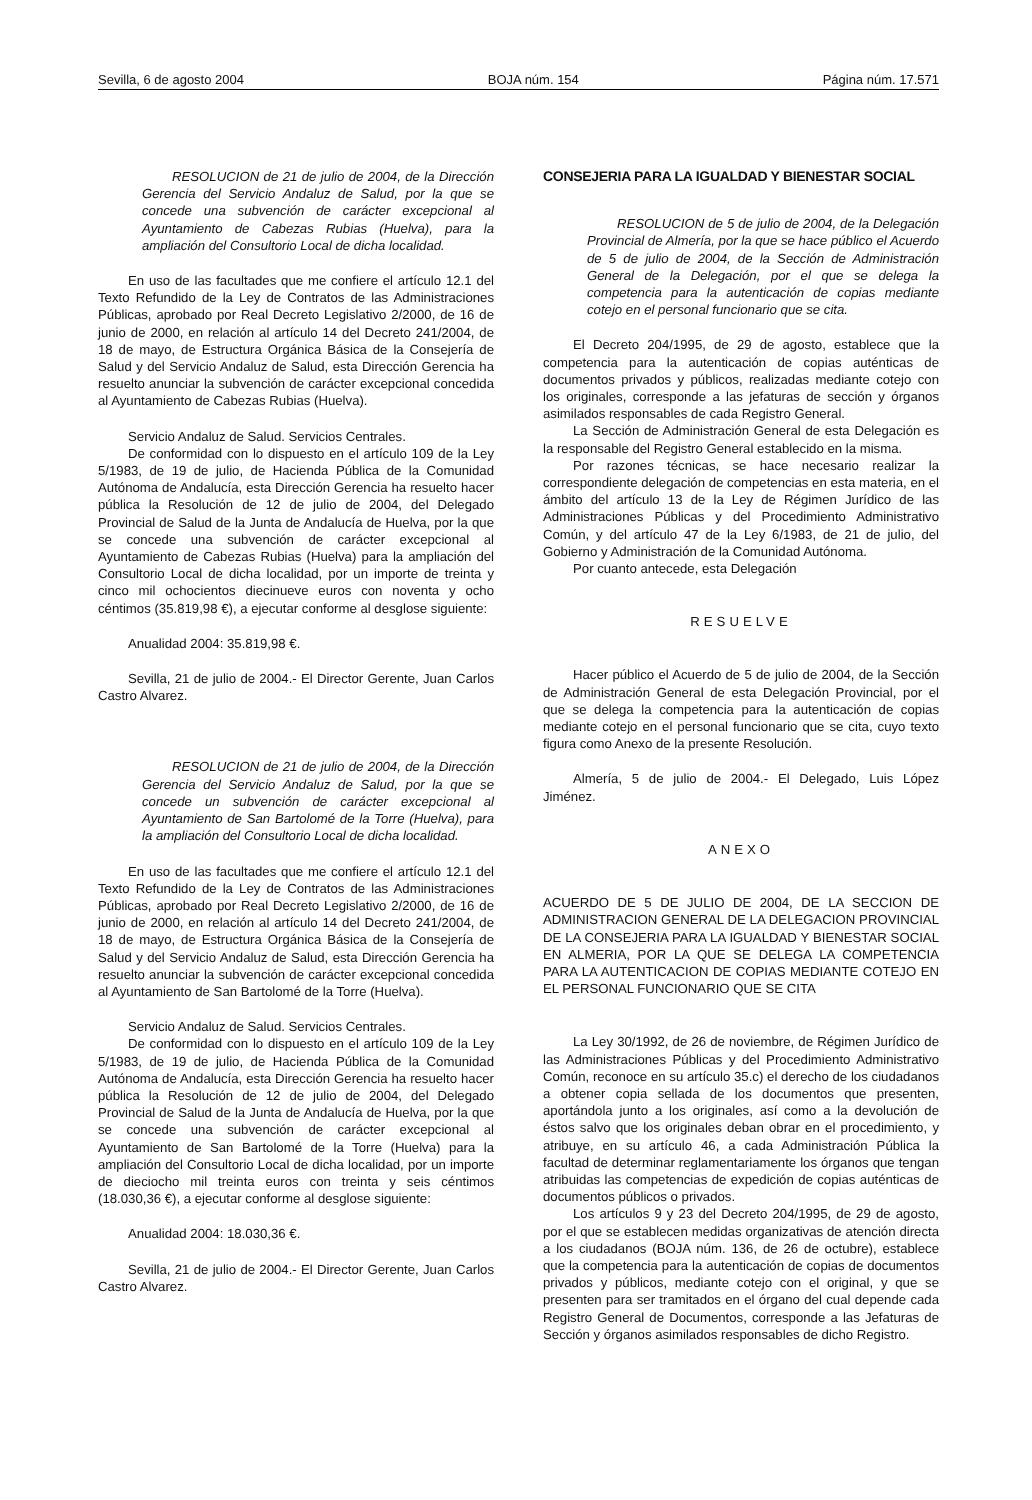Sevilla, 6 de agosto 2004 BOJA núm. 154 Página núm. 17.571
RESOLUCION de 21 de julio de 2004, de la Dirección Gerencia del Servicio Andaluz de Salud, por la que se concede una subvención de carácter excepcional al Ayuntamiento de Cabezas Rubias (Huelva), para la ampliación del Consultorio Local de dicha localidad.
En uso de las facultades que me confiere el artículo 12.1 del Texto Refundido de la Ley de Contratos de las Administraciones Públicas, aprobado por Real Decreto Legislativo 2/2000, de 16 de junio de 2000, en relación al artículo 14 del Decreto 241/2004, de 18 de mayo, de Estructura Orgánica Básica de la Consejería de Salud y del Servicio Andaluz de Salud, esta Dirección Gerencia ha resuelto anunciar la subvención de carácter excepcional concedida al Ayuntamiento de Cabezas Rubias (Huelva).
Servicio Andaluz de Salud. Servicios Centrales.
De conformidad con lo dispuesto en el artículo 109 de la Ley 5/1983, de 19 de julio, de Hacienda Pública de la Comunidad Autónoma de Andalucía, esta Dirección Gerencia ha resuelto hacer pública la Resolución de 12 de julio de 2004, del Delegado Provincial de Salud de la Junta de Andalucía de Huelva, por la que se concede una subvención de carácter excepcional al Ayuntamiento de Cabezas Rubias (Huelva) para la ampliación del Consultorio Local de dicha localidad, por un importe de treinta y cinco mil ochocientos diecinueve euros con noventa y ocho céntimos (35.819,98 €), a ejecutar conforme al desglose siguiente:
Anualidad 2004: 35.819,98 €.
Sevilla, 21 de julio de 2004.- El Director Gerente, Juan Carlos Castro Alvarez.
RESOLUCION de 21 de julio de 2004, de la Dirección Gerencia del Servicio Andaluz de Salud, por la que se concede un subvención de carácter excepcional al Ayuntamiento de San Bartolomé de la Torre (Huelva), para la ampliación del Consultorio Local de dicha localidad.
En uso de las facultades que me confiere el artículo 12.1 del Texto Refundido de la Ley de Contratos de las Administraciones Públicas, aprobado por Real Decreto Legislativo 2/2000, de 16 de junio de 2000, en relación al artículo 14 del Decreto 241/2004, de 18 de mayo, de Estructura Orgánica Básica de la Consejería de Salud y del Servicio Andaluz de Salud, esta Dirección Gerencia ha resuelto anunciar la subvención de carácter excepcional concedida al Ayuntamiento de San Bartolomé de la Torre (Huelva).
Servicio Andaluz de Salud. Servicios Centrales.
De conformidad con lo dispuesto en el artículo 109 de la Ley 5/1983, de 19 de julio, de Hacienda Pública de la Comunidad Autónoma de Andalucía, esta Dirección Gerencia ha resuelto hacer pública la Resolución de 12 de julio de 2004, del Delegado Provincial de Salud de la Junta de Andalucía de Huelva, por la que se concede una subvención de carácter excepcional al Ayuntamiento de San Bartolomé de la Torre (Huelva) para la ampliación del Consultorio Local de dicha localidad, por un importe de dieciocho mil treinta euros con treinta y seis céntimos (18.030,36 €), a ejecutar conforme al desglose siguiente:
Anualidad 2004: 18.030,36 €.
Sevilla, 21 de julio de 2004.- El Director Gerente, Juan Carlos Castro Alvarez.
CONSEJERIA PARA LA IGUALDAD Y BIENESTAR SOCIAL
RESOLUCION de 5 de julio de 2004, de la Delegación Provincial de Almería, por la que se hace público el Acuerdo de 5 de julio de 2004, de la Sección de Administración General de la Delegación, por el que se delega la competencia para la autenticación de copias mediante cotejo en el personal funcionario que se cita.
El Decreto 204/1995, de 29 de agosto, establece que la competencia para la autenticación de copias auténticas de documentos privados y públicos, realizadas mediante cotejo con los originales, corresponde a las jefaturas de sección y órganos asimilados responsables de cada Registro General.
La Sección de Administración General de esta Delegación es la responsable del Registro General establecido en la misma.
Por razones técnicas, se hace necesario realizar la correspondiente delegación de competencias en esta materia, en el ámbito del artículo 13 de la Ley de Régimen Jurídico de las Administraciones Públicas y del Procedimiento Administrativo Común, y del artículo 47 de la Ley 6/1983, de 21 de julio, del Gobierno y Administración de la Comunidad Autónoma.
Por cuanto antecede, esta Delegación
RESUELVE
Hacer público el Acuerdo de 5 de julio de 2004, de la Sección de Administración General de esta Delegación Provincial, por el que se delega la competencia para la autenticación de copias mediante cotejo en el personal funcionario que se cita, cuyo texto figura como Anexo de la presente Resolución.
Almería, 5 de julio de 2004.- El Delegado, Luis López Jiménez.
ANEXO
ACUERDO DE 5 DE JULIO DE 2004, DE LA SECCION DE ADMINISTRACION GENERAL DE LA DELEGACION PROVINCIAL DE LA CONSEJERIA PARA LA IGUALDAD Y BIENESTAR SOCIAL EN ALMERIA, POR LA QUE SE DELEGA LA COMPETENCIA PARA LA AUTENTICACION DE COPIAS MEDIANTE COTEJO EN EL PERSONAL FUNCIONARIO QUE SE CITA
La Ley 30/1992, de 26 de noviembre, de Régimen Jurídico de las Administraciones Públicas y del Procedimiento Administrativo Común, reconoce en su artículo 35.c) el derecho de los ciudadanos a obtener copia sellada de los documentos que presenten, aportándola junto a los originales, así como a la devolución de éstos salvo que los originales deban obrar en el procedimiento, y atribuye, en su artículo 46, a cada Administración Pública la facultad de determinar reglamentariamente los órganos que tengan atribuidas las competencias de expedición de copias auténticas de documentos públicos o privados.
Los artículos 9 y 23 del Decreto 204/1995, de 29 de agosto, por el que se establecen medidas organizativas de atención directa a los ciudadanos (BOJA núm. 136, de 26 de octubre), establece que la competencia para la autenticación de copias de documentos privados y públicos, mediante cotejo con el original, y que se presenten para ser tramitados en el órgano del cual depende cada Registro General de Documentos, corresponde a las Jefaturas de Sección y órganos asimilados responsables de dicho Registro.